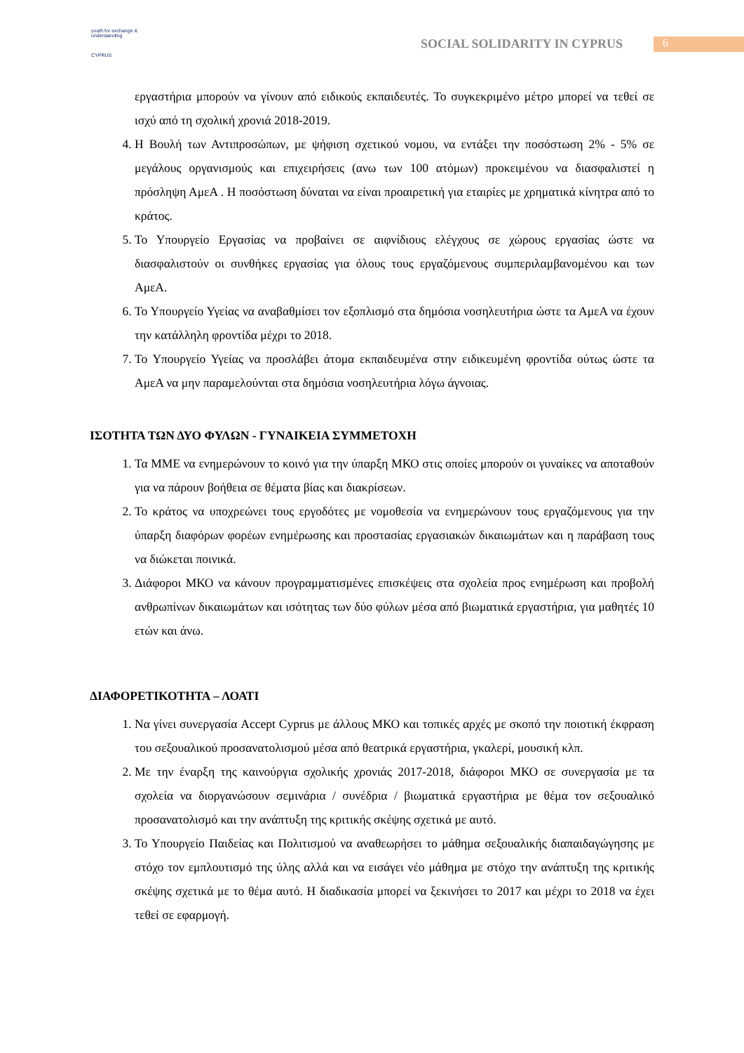youth for exchange & understanding
CYPRUS
SOCIAL SOLIDARITY IN CYPRUS 6
εργαστήρια μπορούν να γίνουν από ειδικούς εκπαιδευτές. Το συγκεκριμένο μέτρο μπορεί να τεθεί σε ισχύ από τη σχολική χρονιά 2018-2019.
4. Η Βουλή των Αντιπροσώπων, με ψήφιση σχετικού νομου, να εντάξει την ποσόστωση 2% - 5% σε μεγάλους οργανισμούς και επιχειρήσεις (ανω των 100 ατόμων) προκειμένου να διασφαλιστεί η πρόσληψη ΑμεΑ . Η ποσόστωση δύναται να είναι προαιρετική για εταιρίες με χρηματικά κίνητρα από το κράτος.
5. Το Υπουργείο Εργασίας να προβαίνει σε αιφνίδιους ελέγχους σε χώρους εργασίας ώστε να διασφαλιστούν οι συνθήκες εργασίας για όλους τους εργαζόμενους συμπεριλαμβανομένου και των ΑμεΑ.
6. Το Υπουργείο Υγείας να αναβαθμίσει τον εξοπλισμό στα δημόσια νοσηλευτήρια ώστε τα ΑμεΑ να έχουν την κατάλληλη φροντίδα μέχρι το 2018.
7. Το Υπουργείο Υγείας να προσλάβει άτομα εκπαιδευμένα στην ειδικευμένη φροντίδα ούτως ώστε τα ΑμεΑ να μην παραμελούνται στα δημόσια νοσηλευτήρια λόγω άγνοιας.
ΙΣΟΤΗΤΑ ΤΩΝ ΔΥΟ ΦΥΛΩΝ - ΓΥΝΑΙΚΕΙΑ ΣΥΜΜΕΤΟΧΗ
1. Τα ΜΜΕ να ενημερώνουν το κοινό για την ύπαρξη ΜΚΟ στις οποίες μπορούν οι γυναίκες να αποταθούν για να πάρουν βοήθεια σε θέματα βίας και διακρίσεων.
2. Το κράτος να υποχρεώνει τους εργοδότες με νομοθεσία να ενημερώνουν τους εργαζόμενους για την ύπαρξη διαφόρων φορέων ενημέρωσης και προστασίας εργασιακών δικαιωμάτων και η παράβαση τους να διώκεται ποινικά.
3. Διάφοροι ΜΚΟ να κάνουν προγραμματισμένες επισκέψεις στα σχολεία προς ενημέρωση και προβολή ανθρωπίνων δικαιωμάτων και ισότητας των δύο φύλων μέσα από βιωματικά εργαστήρια, για μαθητές 10 ετών και άνω.
ΔΙΑΦΟΡΕΤΙΚΟΤΗΤΑ – ΛΟΑΤΙ
1. Να γίνει συνεργασία Accept Cyprus με άλλους ΜΚΟ και τοπικές αρχές με σκοπό την ποιοτική έκφραση του σεξουαλικού προσανατολισμού μέσα από θεατρικά εργαστήρια, γκαλερί, μουσική κλπ.
2. Με την έναρξη της καινούργια σχολικής χρονιάς 2017-2018, διάφοροι ΜΚΟ σε συνεργασία με τα σχολεία να διοργανώσουν σεμινάρια / συνέδρια / βιωματικά εργαστήρια με θέμα τον σεξουαλικό προσανατολισμό και την ανάπτυξη της κριτικής σκέψης σχετικά με αυτό.
3. Το Υπουργείο Παιδείας και Πολιτισμού να αναθεωρήσει το μάθημα σεξουαλικής διαπαιδαγώγησης με στόχο τον εμπλουτισμό της ύλης αλλά και να εισάγει νέο μάθημα με στόχο την ανάπτυξη της κριτικής σκέψης σχετικά με το θέμα αυτό. Η διαδικασία μπορεί να ξεκινήσει το 2017 και μέχρι το 2018 να έχει τεθεί σε εφαρμογή.